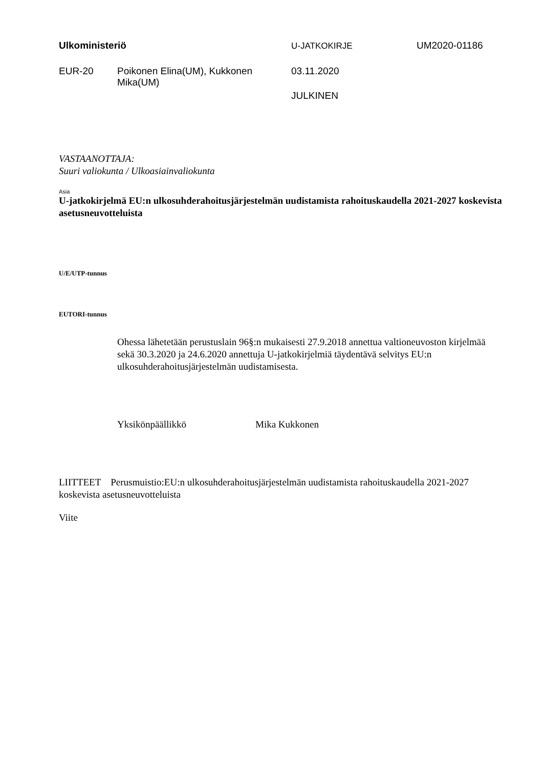Ulkoministeriö U-JATKOKIRJE UM2020-01186
EUR-20 Poikonen Elina(UM), Kukkonen Mika(UM)
03.11.2020
JULKINEN
VASTAANOTTAJA:
Suuri valiokunta / Ulkoasiainvaliokunta
Asia
U-jatkokirjelmä EU:n ulkosuhderahoitusjärjestelmän uudistamista rahoituskaudella 2021-2027 koskevista asetusneuvotteluista
U/E/UTP-tunnus
EUTORI-tunnus
Ohessa lähetetään perustuslain 96§:n mukaisesti 27.9.2018 annettua valtioneuvoston kirjelmää sekä 30.3.2020 ja 24.6.2020 annettuja U-jatkokirjelmiä täydentävä selvitys EU:n ulkosuhderahoitusjärjestelmän uudistamisesta.
Yksikönpäällikkö Mika Kukkonen
LIITTEET Perusmuistio:EU:n ulkosuhderahoitusjärjestelmän uudistamista rahoituskaudella 2021-2027 koskevista asetusneuvotteluista
Viite